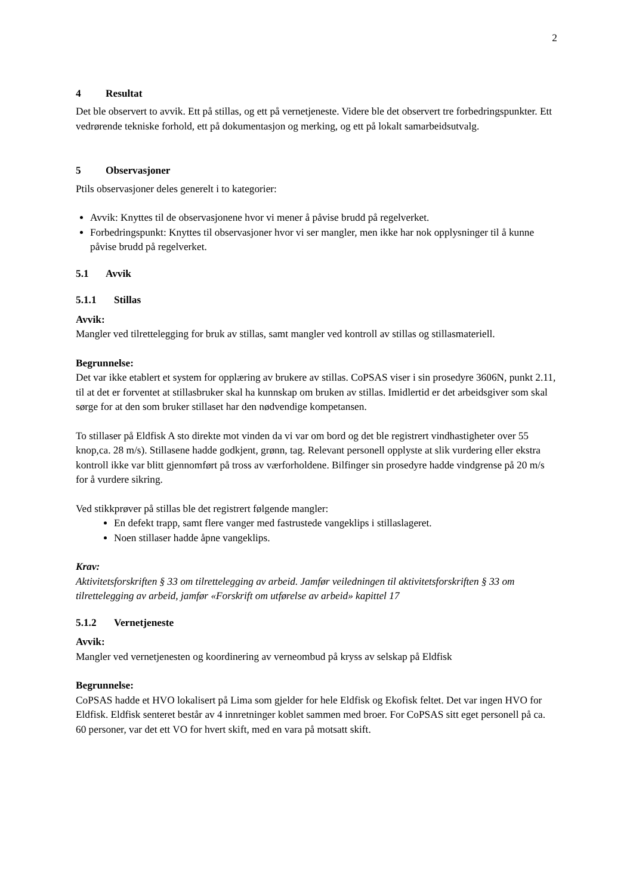2
4 Resultat
Det ble observert to avvik. Ett på stillas, og ett på vernetjeneste. Videre ble det observert tre forbedringspunkter. Ett vedrørende tekniske forhold, ett på dokumentasjon og merking, og ett på lokalt samarbeidsutvalg.
5 Observasjoner
Ptils observasjoner deles generelt i to kategorier:
Avvik: Knyttes til de observasjonene hvor vi mener å påvise brudd på regelverket.
Forbedringspunkt: Knyttes til observasjoner hvor vi ser mangler, men ikke har nok opplysninger til å kunne påvise brudd på regelverket.
5.1 Avvik
5.1.1 Stillas
Avvik:
Mangler ved tilrettelegging for bruk av stillas, samt mangler ved kontroll av stillas og stillasmateriell.
Begrunnelse:
Det var ikke etablert et system for opplæring av brukere av stillas. CoPSAS viser i sin prosedyre 3606N, punkt 2.11, til at det er forventet at stillasbruker skal ha kunnskap om bruken av stillas. Imidlertid er det arbeidsgiver som skal sørge for at den som bruker stillaset har den nødvendige kompetansen.
To stillaser på Eldfisk A sto direkte mot vinden da vi var om bord og det ble registrert vindhastigheter over 55 knop,ca. 28 m/s). Stillasene hadde godkjent, grønn, tag. Relevant personell opplyste at slik vurdering eller ekstra kontroll ikke var blitt gjennomført på tross av værforholdene. Bilfinger sin prosedyre hadde vindgrense på 20 m/s for å vurdere sikring.
Ved stikkprøver på stillas ble det registrert følgende mangler:
En defekt trapp, samt flere vanger med fastrustede vangeklips i stillaslageret.
Noen stillaser hadde åpne vangeklips.
Krav:
Aktivitetsforskriften § 33 om tilrettelegging av arbeid. Jamfør veiledningen til aktivitetsforskriften § 33 om tilrettelegging av arbeid, jamfør «Forskrift om utførelse av arbeid» kapittel 17
5.1.2 Vernetjeneste
Avvik:
Mangler ved vernetjenesten og koordinering av verneombud på kryss av selskap på Eldfisk
Begrunnelse:
CoPSAS hadde et HVO lokalisert på Lima som gjelder for hele Eldfisk og Ekofisk feltet. Det var ingen HVO for Eldfisk. Eldfisk senteret består av 4 innretninger koblet sammen med broer. For CoPSAS sitt eget personell på ca. 60 personer, var det ett VO for hvert skift, med en vara på motsatt skift.